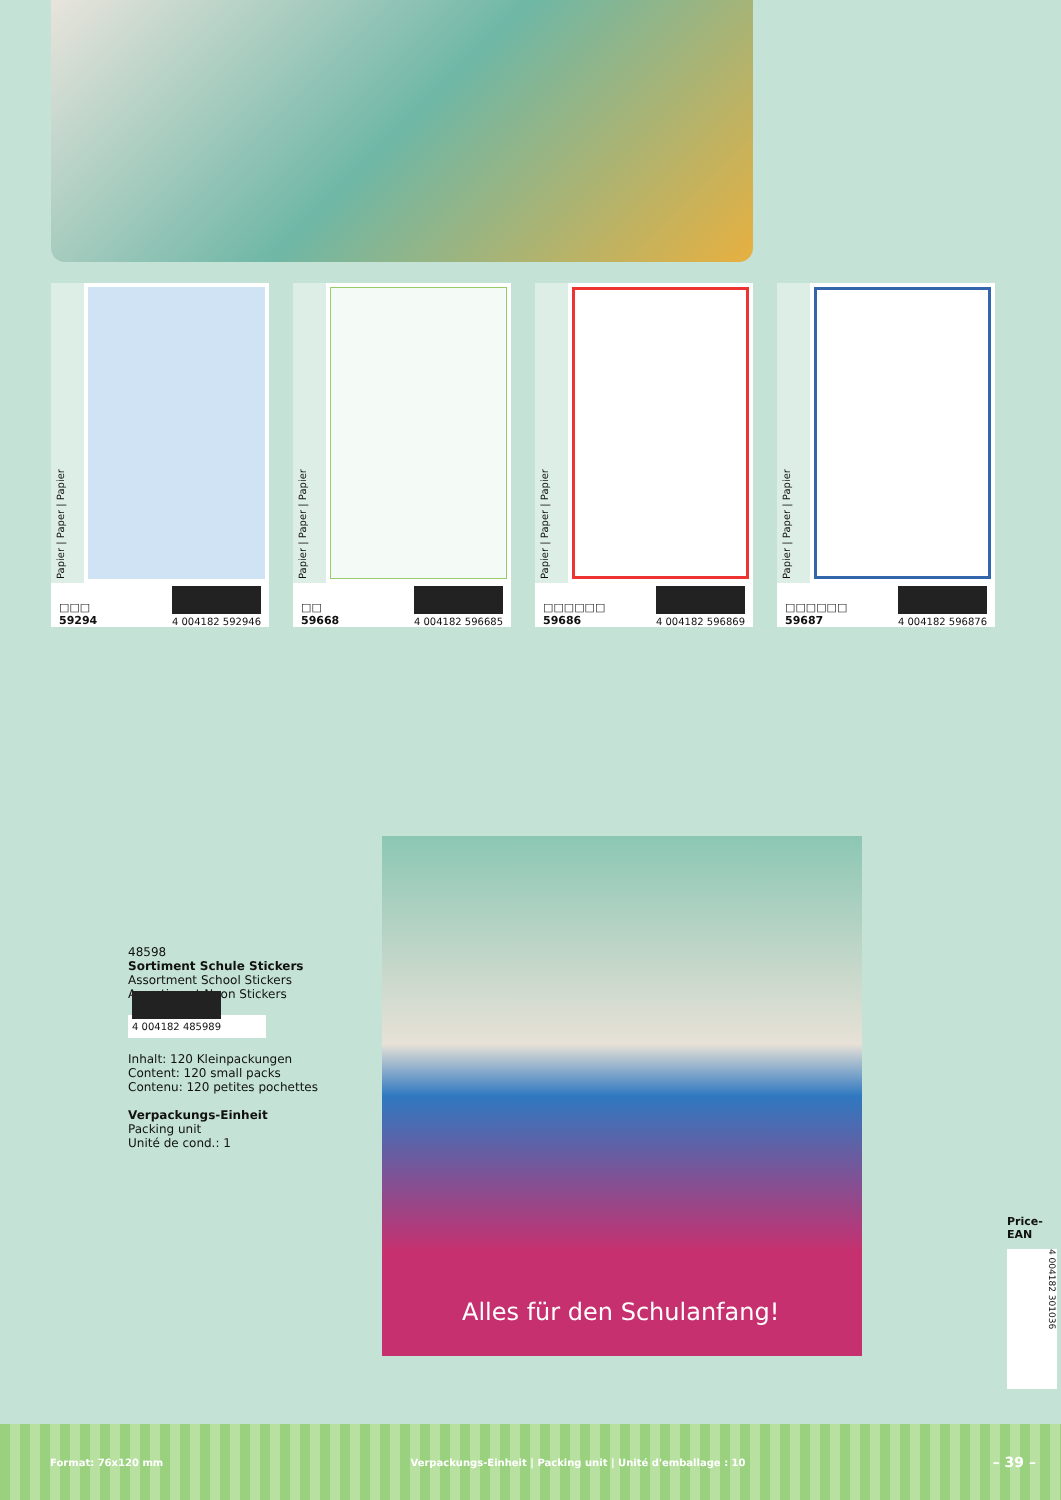Papier | Paper | Papier
□□□
59294 4 004182 592946
Papier | Paper | Papier
□□
59668 4 004182 596685
Papier | Paper | Papier
□□□□□□
59686 4 004182 596869
Papier | Paper | Papier
□□□□□□
59687 4 004182 596876
48598
Sortiment Schule Stickers
Assortment School Stickers
Assortiment Neon Stickers
4 004182 485989
Inhalt: 120 Kleinpackungen
Content: 120 small packs
Contenu: 120 petites pochettes
Verpackungs-Einheit
Packing unit
Unité de cond.: 1
Alles für den Schulanfang!
Price-
EAN
4 004182 301036
Format: 76x120 mm Verpackungs-Einheit | Packing unit | Unité d'emballage : 10 – 39 –